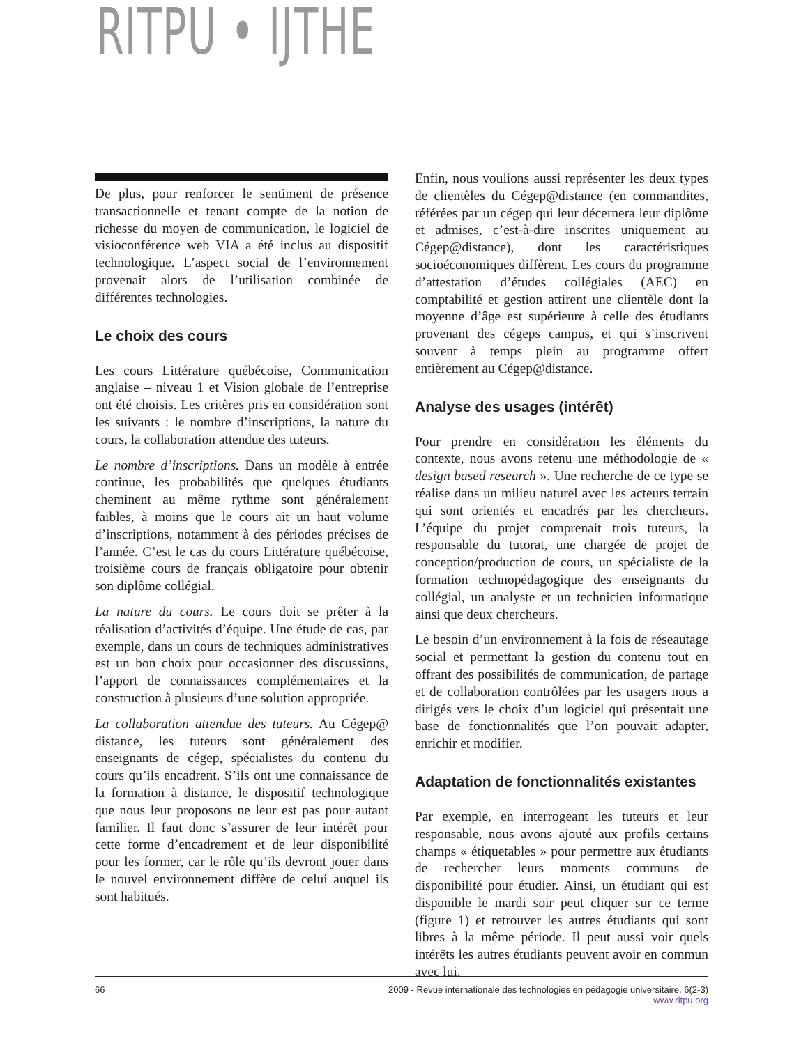RITPU • IJTHE
De plus, pour renforcer le sentiment de présence transactionnelle et tenant compte de la notion de richesse du moyen de communication, le logiciel de visioconférence web VIA a été inclus au dispositif technologique. L’aspect social de l’environnement provenait alors de l’utilisation combinée de différentes technologies.
Le choix des cours
Les cours Littérature québécoise, Communication anglaise – niveau 1 et Vision globale de l’entreprise ont été choisis. Les critères pris en considération sont les suivants : le nombre d’inscriptions, la nature du cours, la collaboration attendue des tuteurs.
Le nombre d’inscriptions. Dans un modèle à entrée continue, les probabilités que quelques étudiants cheminent au même rythme sont généralement faibles, à moins que le cours ait un haut volume d’inscriptions, notamment à des périodes précises de l’année. C’est le cas du cours Littérature québécoise, troisième cours de français obligatoire pour obtenir son diplôme collégial.
La nature du cours. Le cours doit se prêter à la réalisation d’activités d’équipe. Une étude de cas, par exemple, dans un cours de techniques administratives est un bon choix pour occasionner des discussions, l’apport de connaissances complémentaires et la construction à plusieurs d’une solution appropriée.
La collaboration attendue des tuteurs. Au Cégep@ distance, les tuteurs sont généralement des enseignants de cégep, spécialistes du contenu du cours qu’ils encadrent. S’ils ont une connaissance de la formation à distance, le dispositif technologique que nous leur proposons ne leur est pas pour autant familier. Il faut donc s’assurer de leur intérêt pour cette forme d’encadrement et de leur disponibilité pour les former, car le rôle qu’ils devront jouer dans le nouvel environnement diffère de celui auquel ils sont habitués.
Enfin, nous voulions aussi représenter les deux types de clientèles du Cégep@distance (en commandites, référées par un cégep qui leur décernera leur diplôme et admises, c’est-à-dire inscrites uniquement au Cégep@distance), dont les caractéristiques socioéconomiques diffèrent. Les cours du programme d’attestation d’études collégiales (AEC) en comptabilité et gestion attirent une clientèle dont la moyenne d’âge est supérieure à celle des étudiants provenant des cégeps campus, et qui s’inscrivent souvent à temps plein au programme offert entièrement au Cégep@distance.
Analyse des usages (intérêt)
Pour prendre en considération les éléments du contexte, nous avons retenu une méthodologie de « design based research ». Une recherche de ce type se réalise dans un milieu naturel avec les acteurs terrain qui sont orientés et encadrés par les chercheurs. L’équipe du projet comprenait trois tuteurs, la responsable du tutorat, une chargée de projet de conception/production de cours, un spécialiste de la formation technopédagogique des enseignants du collégial, un analyste et un technicien informatique ainsi que deux chercheurs.
Le besoin d’un environnement à la fois de réseautage social et permettant la gestion du contenu tout en offrant des possibilités de communication, de partage et de collaboration contrôlées par les usagers nous a dirigés vers le choix d’un logiciel qui présentait une base de fonctionnalités que l’on pouvait adapter, enrichir et modifier.
Adaptation de fonctionnalités existantes
Par exemple, en interrogeant les tuteurs et leur responsable, nous avons ajouté aux profils certains champs « étiquetables » pour permettre aux étudiants de rechercher leurs moments communs de disponibilité pour étudier. Ainsi, un étudiant qui est disponible le mardi soir peut cliquer sur ce terme (figure 1) et retrouver les autres étudiants qui sont libres à la même période. Il peut aussi voir quels intérêts les autres étudiants peuvent avoir en commun avec lui.
66 2009 - Revue internationale des technologies en pédagogie universitaire, 6(2-3)
www.ritpu.org